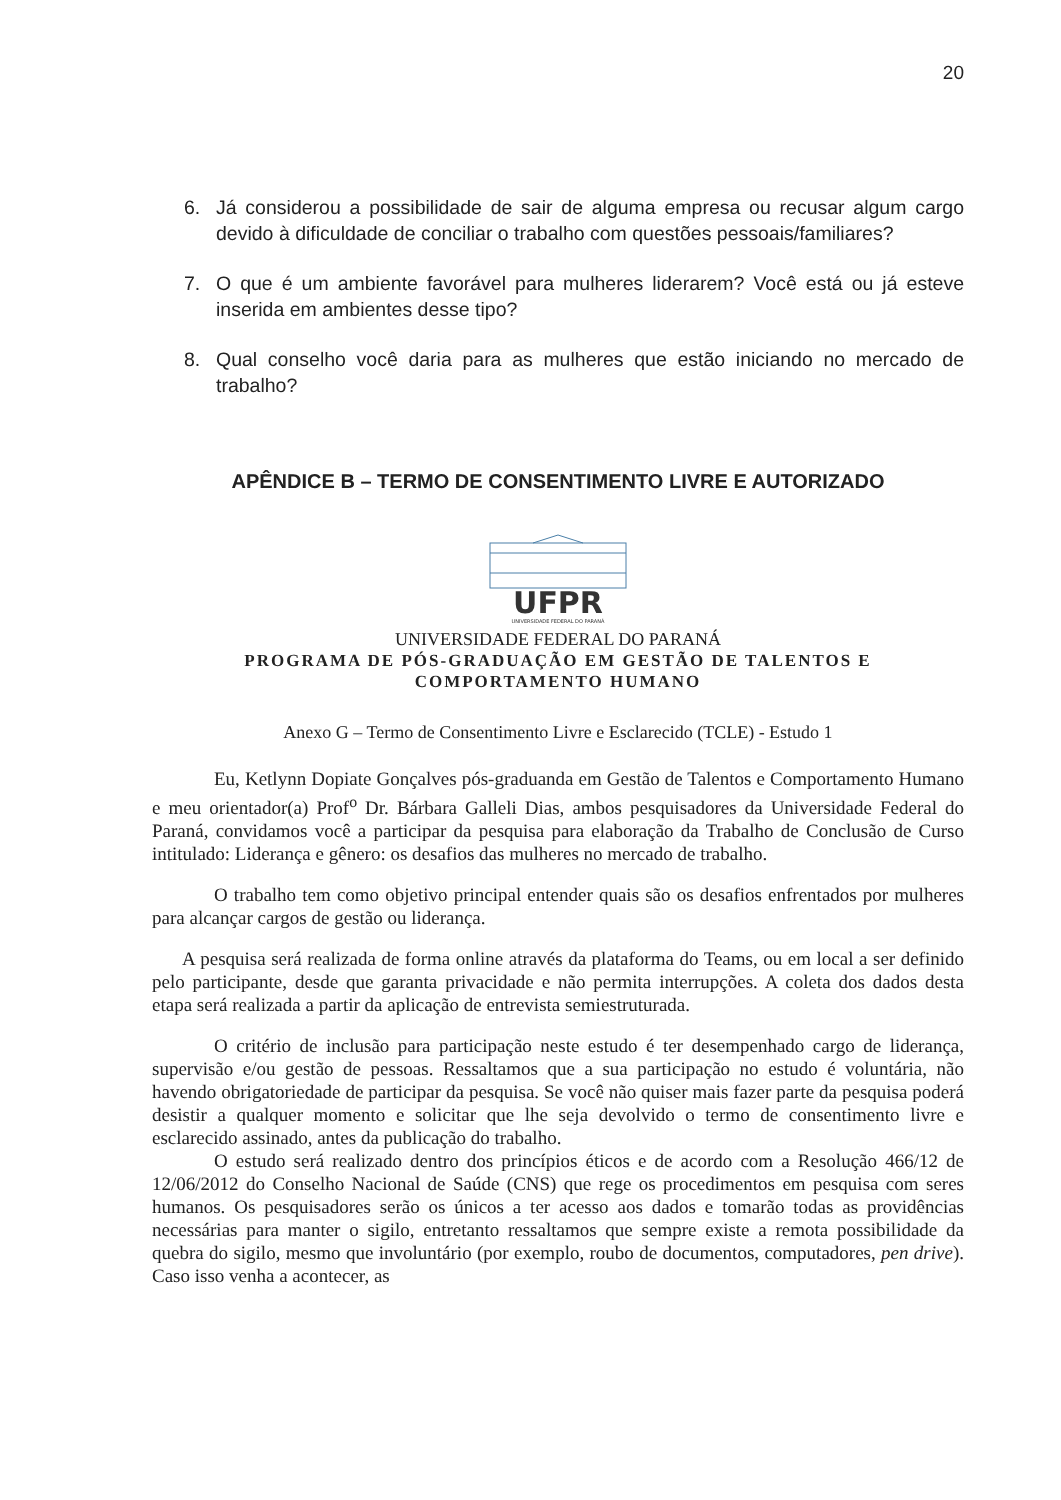20
6. Já considerou a possibilidade de sair de alguma empresa ou recusar algum cargo devido à dificuldade de conciliar o trabalho com questões pessoais/familiares?
7. O que é um ambiente favorável para mulheres liderarem? Você está ou já esteve inserida em ambientes desse tipo?
8. Qual conselho você daria para as mulheres que estão iniciando no mercado de trabalho?
APÊNDICE B – TERMO DE CONSENTIMENTO LIVRE E AUTORIZADO
UFPR
UNIVERSIDADE FEDERAL DO PARANÁ
UNIVERSIDADE FEDERAL DO PARANÁ
PROGRAMA DE PÓS-GRADUAÇÃO EM GESTÃO DE TALENTOS E COMPORTAMENTO HUMANO
Anexo G – Termo de Consentimento Livre e Esclarecido (TCLE) - Estudo 1
Eu, Ketlynn Dopiate Gonçalves pós-graduanda em Gestão de Talentos e Comportamento Humano e meu orientador(a) Prof<sup>o</sup> Dr. Bárbara Galleli Dias, ambos pesquisadores da Universidade Federal do Paraná, convidamos você a participar da pesquisa para elaboração da Trabalho de Conclusão de Curso intitulado: Liderança e gênero: os desafios das mulheres no mercado de trabalho.
O trabalho tem como objetivo principal entender quais são os desafios enfrentados por mulheres para alcançar cargos de gestão ou liderança.
A pesquisa será realizada de forma online através da plataforma do Teams, ou em local a ser definido pelo participante, desde que garanta privacidade e não permita interrupções. A coleta dos dados desta etapa será realizada a partir da aplicação de entrevista semiestruturada.
O critério de inclusão para participação neste estudo é ter desempenhado cargo de liderança, supervisão e/ou gestão de pessoas. Ressaltamos que a sua participação no estudo é voluntária, não havendo obrigatoriedade de participar da pesquisa. Se você não quiser mais fazer parte da pesquisa poderá desistir a qualquer momento e solicitar que lhe seja devolvido o termo de consentimento livre e esclarecido assinado, antes da publicação do trabalho.
O estudo será realizado dentro dos princípios éticos e de acordo com a Resolução 466/12 de 12/06/2012 do Conselho Nacional de Saúde (CNS) que rege os procedimentos em pesquisa com seres humanos. Os pesquisadores serão os únicos a ter acesso aos dados e tomarão todas as providências necessárias para manter o sigilo, entretanto ressaltamos que sempre existe a remota possibilidade da quebra do sigilo, mesmo que involuntário (por exemplo, roubo de documentos, computadores, pen drive). Caso isso venha a acontecer, as